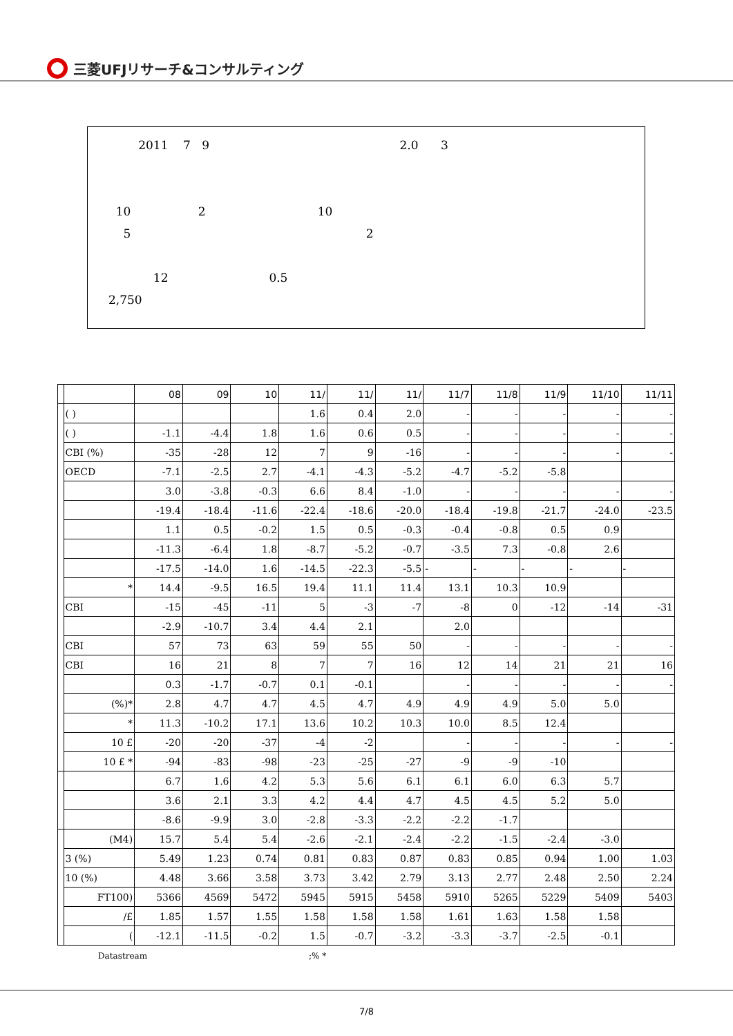三菱UFJリサーチ&コンサルティング
2011 7 9 2.0 3
10 2 10
5 2
12 0.5
2,750
| | | 08 | 09 | 10 | 11/ | 11/ | 11/ | 11/7 | 11/8 | 11/9 | 11/10 | 11/11 |
| --- | --- | --- | --- | --- | --- | --- | --- | --- | --- | --- | --- | --- |
| | ( ) | | | | 1.6 | 0.4 | 2.0 | - | - | - | - | - |
| | ( ) | -1.1 | -4.4 | 1.8 | 1.6 | 0.6 | 0.5 | - | - | - | - | - |
| | CBI (%) | -35 | -28 | 12 | 7 | 9 | -16 | - | - | - | - | - |
| | OECD | -7.1 | -2.5 | 2.7 | -4.1 | -4.3 | -5.2 | -4.7 | -5.2 | -5.8 | | |
| | | 3.0 | -3.8 | -0.3 | 6.6 | 8.4 | -1.0 | - | - | - | - | - |
| | | -19.4 | -18.4 | -11.6 | -22.4 | -18.6 | -20.0 | -18.4 | -19.8 | -21.7 | -24.0 | -23.5 |
| | | 1.1 | 0.5 | -0.2 | 1.5 | 0.5 | -0.3 | -0.4 | -0.8 | 0.5 | 0.9 | |
| | | -11.3 | -6.4 | 1.8 | -8.7 | -5.2 | -0.7 | -3.5 | 7.3 | -0.8 | 2.6 | |
| | | -17.5 | -14.0 | 1.6 | -14.5 | -22.3 | -5.5 | - | - | - | - | - |
| | * | 14.4 | -9.5 | 16.5 | 19.4 | 11.1 | 11.4 | 13.1 | 10.3 | 10.9 | | |
| | CBI | -15 | -45 | -11 | 5 | -3 | -7 | -8 | 0 | -12 | -14 | -31 |
| | | -2.9 | -10.7 | 3.4 | 4.4 | 2.1 | | 2.0 | | | | |
| | CBI | 57 | 73 | 63 | 59 | 55 | 50 | - | - | - | - | - |
| | CBI | 16 | 21 | 8 | 7 | 7 | 16 | 12 | 14 | 21 | 21 | 16 |
| | | 0.3 | -1.7 | -0.7 | 0.1 | -0.1 | | - | - | - | - | - |
| | (%)* | 2.8 | 4.7 | 4.7 | 4.5 | 4.7 | 4.9 | 4.9 | 4.9 | 5.0 | 5.0 | |
| | * | 11.3 | -10.2 | 17.1 | 13.6 | 10.2 | 10.3 | 10.0 | 8.5 | 12.4 | | |
| | 10 £ | -20 | -20 | -37 | -4 | -2 | | - | - | - | - | - |
| | 10 £ * | -94 | -83 | -98 | -23 | -25 | -27 | -9 | -9 | -10 | | |
| | | 6.7 | 1.6 | 4.2 | 5.3 | 5.6 | 6.1 | 6.1 | 6.0 | 6.3 | 5.7 | |
| | | 3.6 | 2.1 | 3.3 | 4.2 | 4.4 | 4.7 | 4.5 | 4.5 | 5.2 | 5.0 | |
| | | -8.6 | -9.9 | 3.0 | -2.8 | -3.3 | -2.2 | -2.2 | -1.7 | | | |
| | (M4) | 15.7 | 5.4 | 5.4 | -2.6 | -2.1 | -2.4 | -2.2 | -1.5 | -2.4 | -3.0 | |
| | 3 (%) | 5.49 | 1.23 | 0.74 | 0.81 | 0.83 | 0.87 | 0.83 | 0.85 | 0.94 | 1.00 | 1.03 |
| | 10 (%) | 4.48 | 3.66 | 3.58 | 3.73 | 3.42 | 2.79 | 3.13 | 2.77 | 2.48 | 2.50 | 2.24 |
| | FT100) | 5366 | 4569 | 5472 | 5945 | 5915 | 5458 | 5910 | 5265 | 5229 | 5409 | 5403 |
| | /£ | 1.85 | 1.57 | 1.55 | 1.58 | 1.58 | 1.58 | 1.61 | 1.63 | 1.58 | 1.58 | |
| | ( | -12.1 | -11.5 | -0.2 | 1.5 | -0.7 | -3.2 | -3.3 | -3.7 | -2.5 | -0.1 | |
Datastream ;% *
7/8